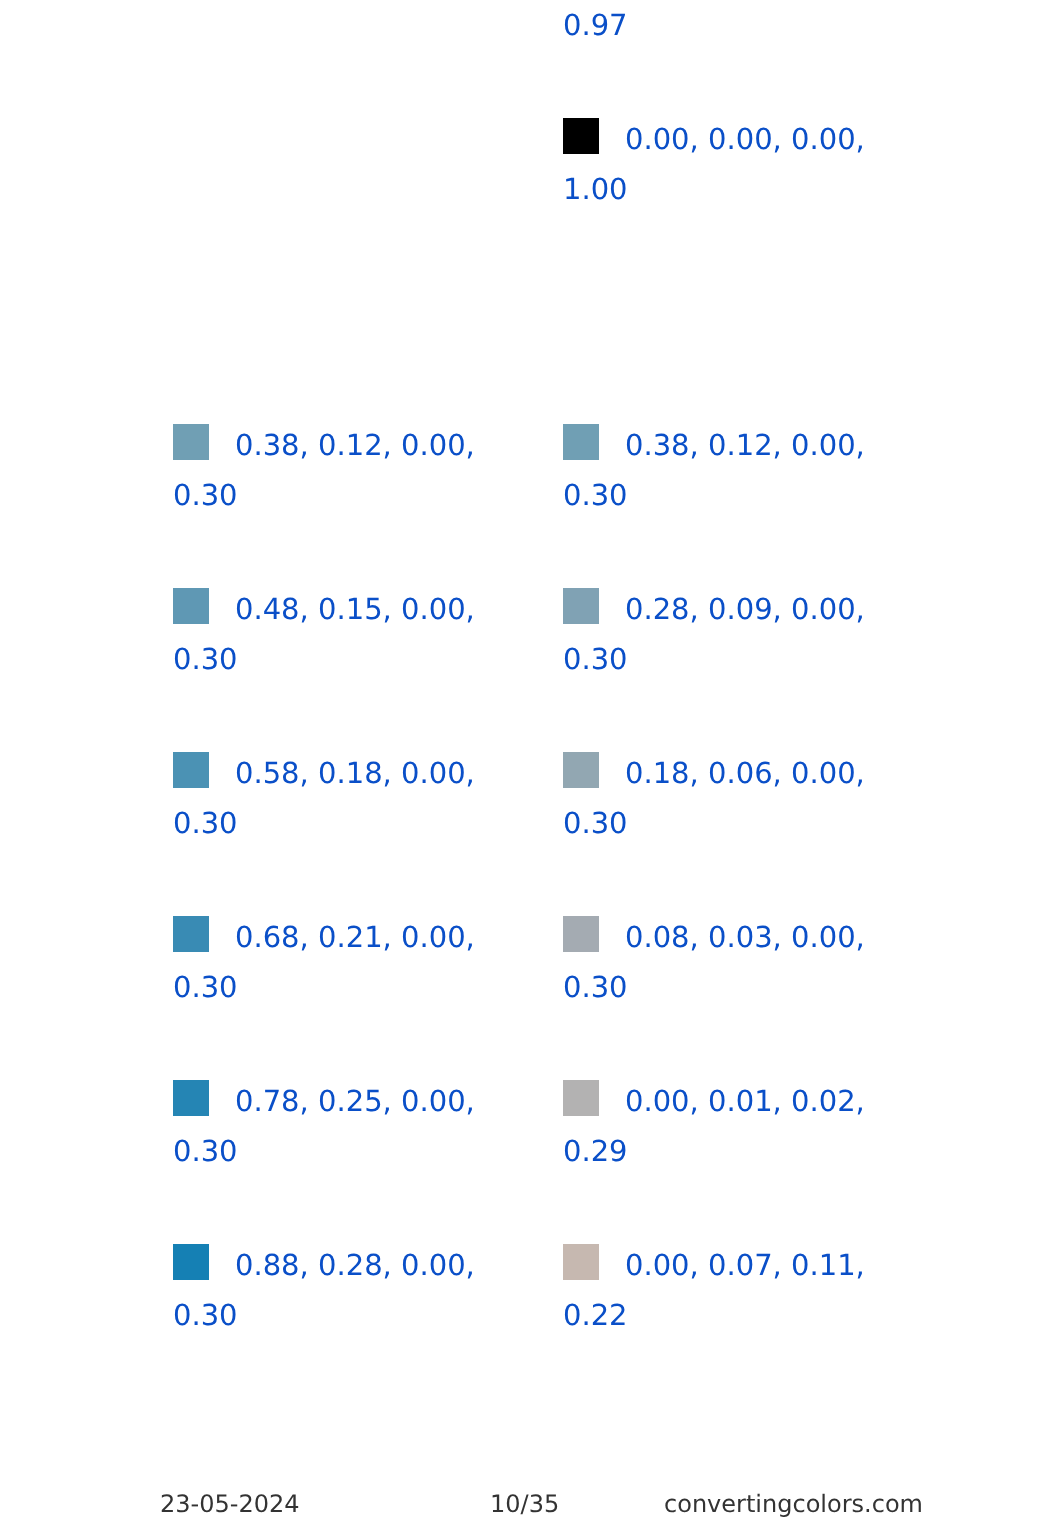0.97
0.00, 0.00, 0.00, 1.00
0.38, 0.12, 0.00, 0.30
0.38, 0.12, 0.00, 0.30
0.48, 0.15, 0.00, 0.30
0.28, 0.09, 0.00, 0.30
0.58, 0.18, 0.00, 0.30
0.18, 0.06, 0.00, 0.30
0.68, 0.21, 0.00, 0.30
0.08, 0.03, 0.00, 0.30
0.78, 0.25, 0.00, 0.30
0.00, 0.01, 0.02, 0.29
0.88, 0.28, 0.00, 0.30
0.00, 0.07, 0.11, 0.22
23-05-2024 10/35 convertingcolors.com